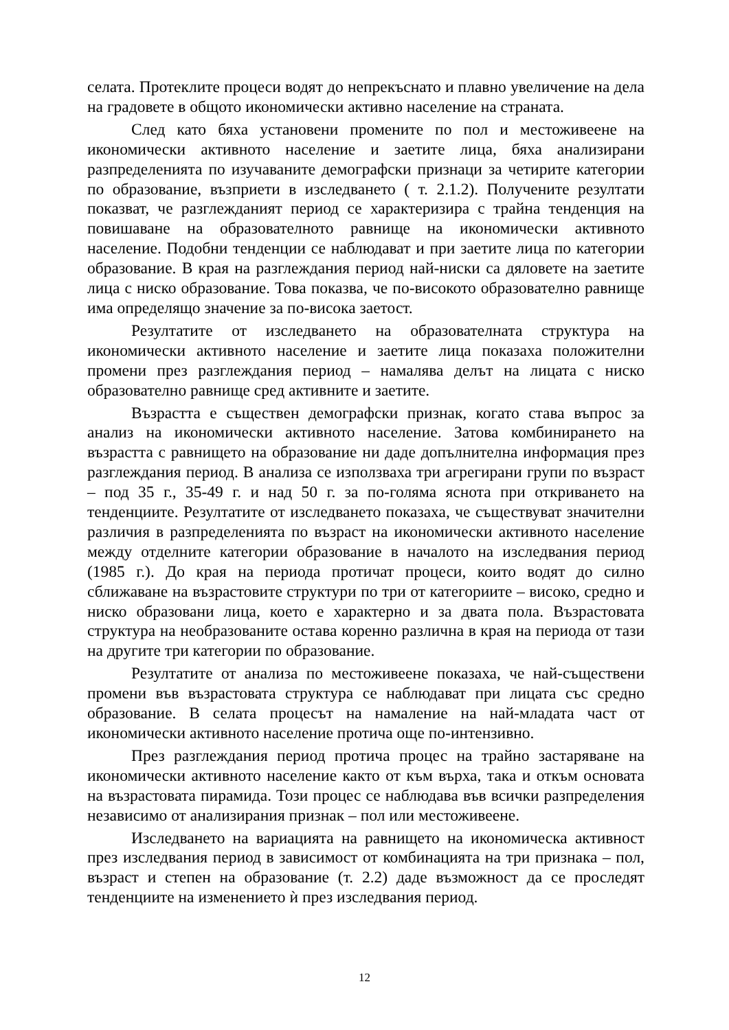селата. Протеклите процеси водят до непрекъснато и плавно увеличение на дела на градовете в общото икономически активно население на страната.
След като бяха установени промените по пол и местоживеене на икономически активното население и заетите лица, бяха анализирани разпределенията по изучаваните демографски признаци за четирите категории по образование, възприети в изследването ( т. 2.1.2). Получените резултати показват, че разглежданият период се характеризира с трайна тенденция на повишаване на образователното равнище на икономически активното население. Подобни тенденции се наблюдават и при заетите лица по категории образование. В края на разглеждания период най-ниски са дяловете на заетите лица с ниско образование. Това показва, че по-високото образователно равнище има определящо значение за по-висока заетост.
Резултатите от изследването на образователната структура на икономически активното население и заетите лица показаха положителни промени през разглеждания период – намалява делът на лицата с ниско образователно равнище сред активните и заетите.
Възрастта е съществен демографски признак, когато става въпрос за анализ на икономически активното население. Затова комбинирането на възрастта с равнището на образование ни даде допълнителна информация през разглеждания период. В анализа се използваха три агрегирани групи по възраст – под 35 г., 35-49 г. и над 50 г. за по-голяма яснота при откриването на тенденциите. Резултатите от изследването показаха, че съществуват значителни различия в разпределенията по възраст на икономически активното население между отделните категории образование в началото на изследвания период (1985 г.). До края на периода протичат процеси, които водят до силно сближаване на възрастовите структури по три от категориите – високо, средно и ниско образовани лица, което е характерно и за двата пола. Възрастовата структура на необразованите остава коренно различна в края на периода от тази на другите три категории по образование.
Резултатите от анализа по местоживеене показаха, че най-съществени промени във възрастовата структура се наблюдават при лицата със средно образование. В селата процесът на намаление на най-младата част от икономически активното население протича още по-интензивно.
През разглеждания период протича процес на трайно застаряване на икономически активното население както от към върха, така и откъм основата на възрастовата пирамида. Този процес се наблюдава във всички разпределения независимо от анализирания признак – пол или местоживеене.
Изследването на вариацията на равнището на икономическа активност през изследвания период в зависимост от комбинацията на три признака – пол, възраст и степен на образование (т. 2.2) даде възможност да се проследят тенденциите на изменението ѝ през изследвания период.
12